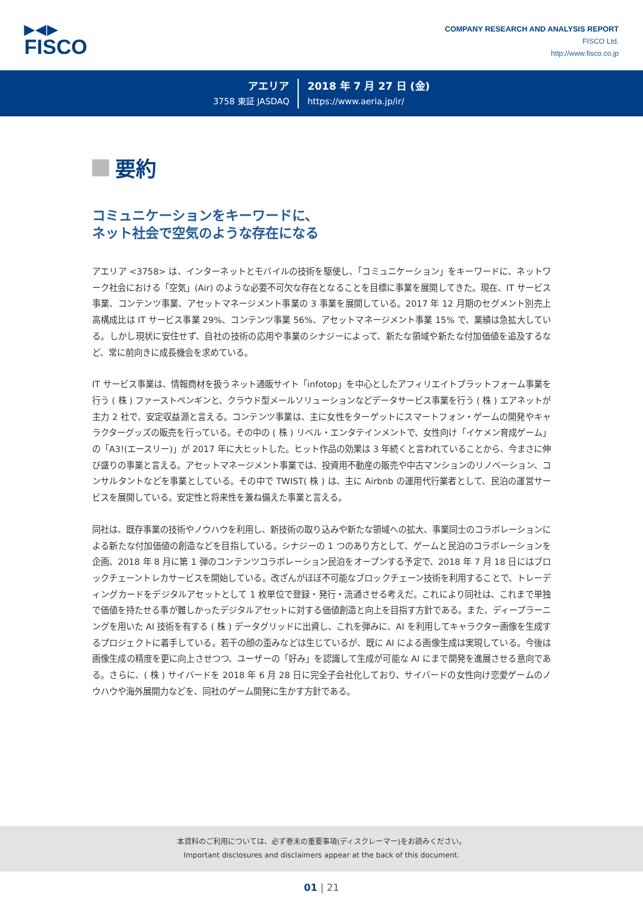▶◀▶
FISCO
COMPANY RESEARCH AND ANALYSIS REPORT
FISCO Ltd.
http://www.fisco.co.jp
アエリア
3758 東証 JASDAQ
2018 年 7 月 27 日 (金)
https://www.aeria.jp/ir/
要約
コミュニケーションをキーワードに、
ネット社会で空気のような存在になる
アエリア <3758> は、インターネットとモバイルの技術を駆使し、「コミュニケーション」をキーワードに、ネットワーク社会における「空気」(Air) のような必要不可欠な存在となることを目標に事業を展開してきた。現在、IT サービス事業、コンテンツ事業、アセットマネージメント事業の 3 事業を展開している。2017 年 12 月期のセグメント別売上高構成比は IT サービス事業 29%、コンテンツ事業 56%、アセットマネージメント事業 15% で、業績は急拡大している。しかし現状に安住せず、自社の技術の応用や事業のシナジーによって、新たな領域や新たな付加価値を追及するなど、常に前向きに成長機会を求めている。
IT サービス事業は、情報商材を扱うネット通販サイト「infotop」を中心としたアフィリエイトプラットフォーム事業を行う ( 株 ) ファーストペンギンと、クラウド型メールソリューションなどデータサービス事業を行う ( 株 ) エアネットが主力 2 社で、安定収益源と言える。コンテンツ事業は、主に女性をターゲットにスマートフォン・ゲームの開発やキャラクターグッズの販売を行っている。その中の ( 株 ) リベル・エンタテインメントで、女性向け「イケメン育成ゲーム」の「A3!(エースリー)」が 2017 年に大ヒットした。ヒット作品の効果は 3 年続くと言われていることから、今まさに伸び盛りの事業と言える。アセットマネージメント事業では、投資用不動産の販売や中古マンションのリノベーション、コンサルタントなどを事業としている。その中で TWIST( 株 ) は、主に Airbnb の運用代行業者として、民泊の運営サービスを展開している。安定性と将来性を兼ね備えた事業と言える。
同社は、既存事業の技術やノウハウを利用し、新技術の取り込みや新たな領域への拡大、事業同士のコラボレーションによる新たな付加価値の創造などを目指している。シナジーの 1 つのあり方として、ゲームと民泊のコラボレーションを企画、2018 年 8 月に第 1 弾のコンテンツコラボレーション民泊をオープンする予定で、2018 年 7 月 18 日にはブロックチェーントレカサービスを開始している。改ざんがほぼ不可能なブロックチェーン技術を利用することで、トレーディングカードをデジタルアセットとして 1 枚単位で登録・発行・流通させる考えだ。これにより同社は、これまで単独で価値を持たせる事が難しかったデジタルアセットに対する価値創造と向上を目指す方針である。また、ディープラーニングを用いた AI 技術を有する ( 株 ) データグリッドに出資し、これを弾みに、AI を利用してキャラクター画像を生成するプロジェクトに着手している。若干の顔の歪みなどは生じているが、既に AI による画像生成は実現している。今後は画像生成の精度を更に向上させつつ、ユーザーの「好み」を認識して生成が可能な AI にまで開発を進展させる意向である。さらに、( 株 ) サイバードを 2018 年 6 月 28 日に完全子会社化しており、サイバードの女性向け恋愛ゲームのノウハウや海外展開力などを、同社のゲーム開発に生かす方針である。
本資料のご利用については、必ず巻末の重要事項(ディスクレーマー)をお読みください。
Important disclosures and disclaimers appear at the back of this document.
01 | 21